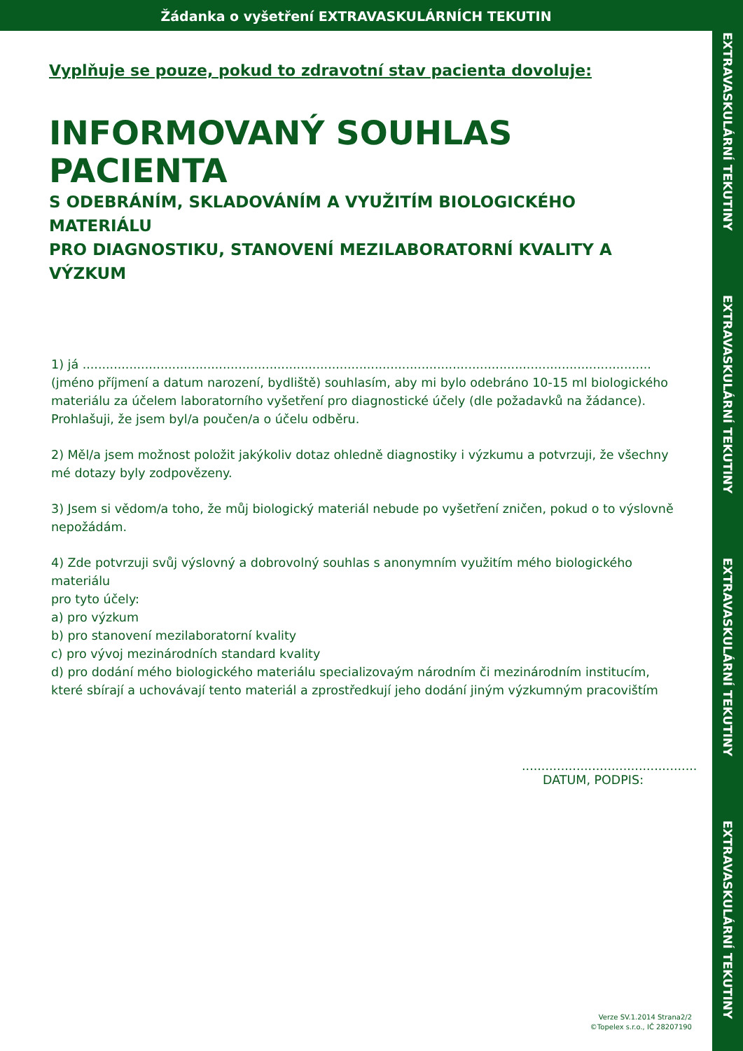Žádanka o vyšetření EXTRAVASKULÁRNÍCH TEKUTIN
EXTRAVASKULÁRNÍ TEKUTINY
EXTRAVASKULÁRNÍ TEKUTINY
EXTRAVASKULÁRNÍ TEKUTINY
EXTRAVASKULÁRNÍ TEKUTINY
Vyplňuje se pouze, pokud to zdravotní stav pacienta dovoluje:
INFORMOVANÝ SOUHLAS PACIENTA
S ODEBRÁNÍM, SKLADOVÁNÍM A VYUŽITÍM BIOLOGICKÉHO MATERIÁLU
PRO DIAGNOSTIKU, STANOVENÍ MEZILABORATORNÍ KVALITY A VÝZKUM
1) já ..................................................................................................................................................
(jméno příjmení a datum narození, bydliště) souhlasím, aby mi bylo odebráno 10-15 ml biologického materiálu za účelem laboratorního vyšetření pro diagnostické účely (dle požadavků na žádance). Prohlašuji, že jsem byl/a poučen/a o účelu odběru.
2) Měl/a jsem možnost položit jakýkoliv dotaz ohledně diagnostiky i výzkumu a potvrzuji, že všechny mé dotazy byly zodpovězeny.
3) Jsem si vědom/a toho, že můj biologický materiál nebude po vyšetření zničen, pokud o to výslovně nepožádám.
4) Zde potvrzuji svůj výslovný a dobrovolný souhlas s anonymním využitím mého biologického materiálu
pro tyto účely:
a) pro výzkum
b) pro stanovení mezilaboratorní kvality
c) pro vývoj mezinárodních standard kvality
d) pro dodání mého biologického materiálu specializovaým národním či mezinárodním institucím, které sbírají a uchovávají tento materiál a zprostředkují jeho dodání jiným výzkumným pracovištím
.............................................
DATUM, PODPIS:
Verze SV.1.2014 Strana2/2
©Topelex s.r.o., IČ 28207190